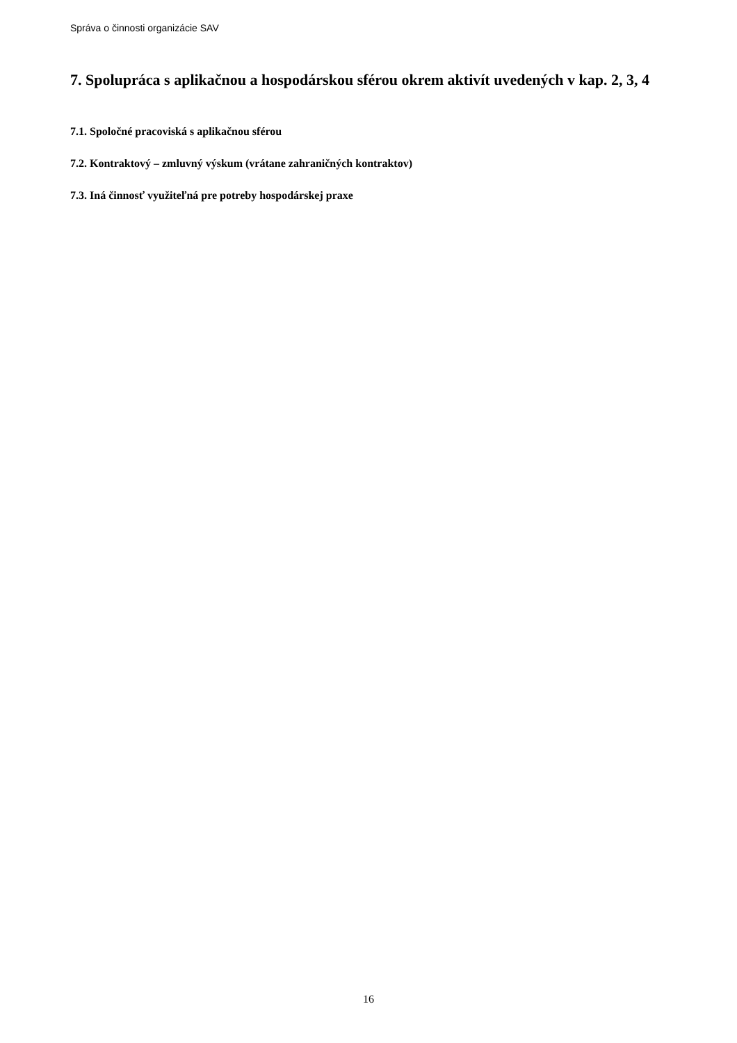Správa o činnosti organizácie SAV
7. Spolupráca s aplikačnou a hospodárskou sférou okrem aktivít uvedených v kap. 2, 3, 4
7.1. Spoločné pracoviská s aplikačnou sférou
7.2. Kontraktový – zmluvný výskum (vrátane zahraničných kontraktov)
7.3. Iná činnosť využiteľná pre potreby hospodárskej praxe
16